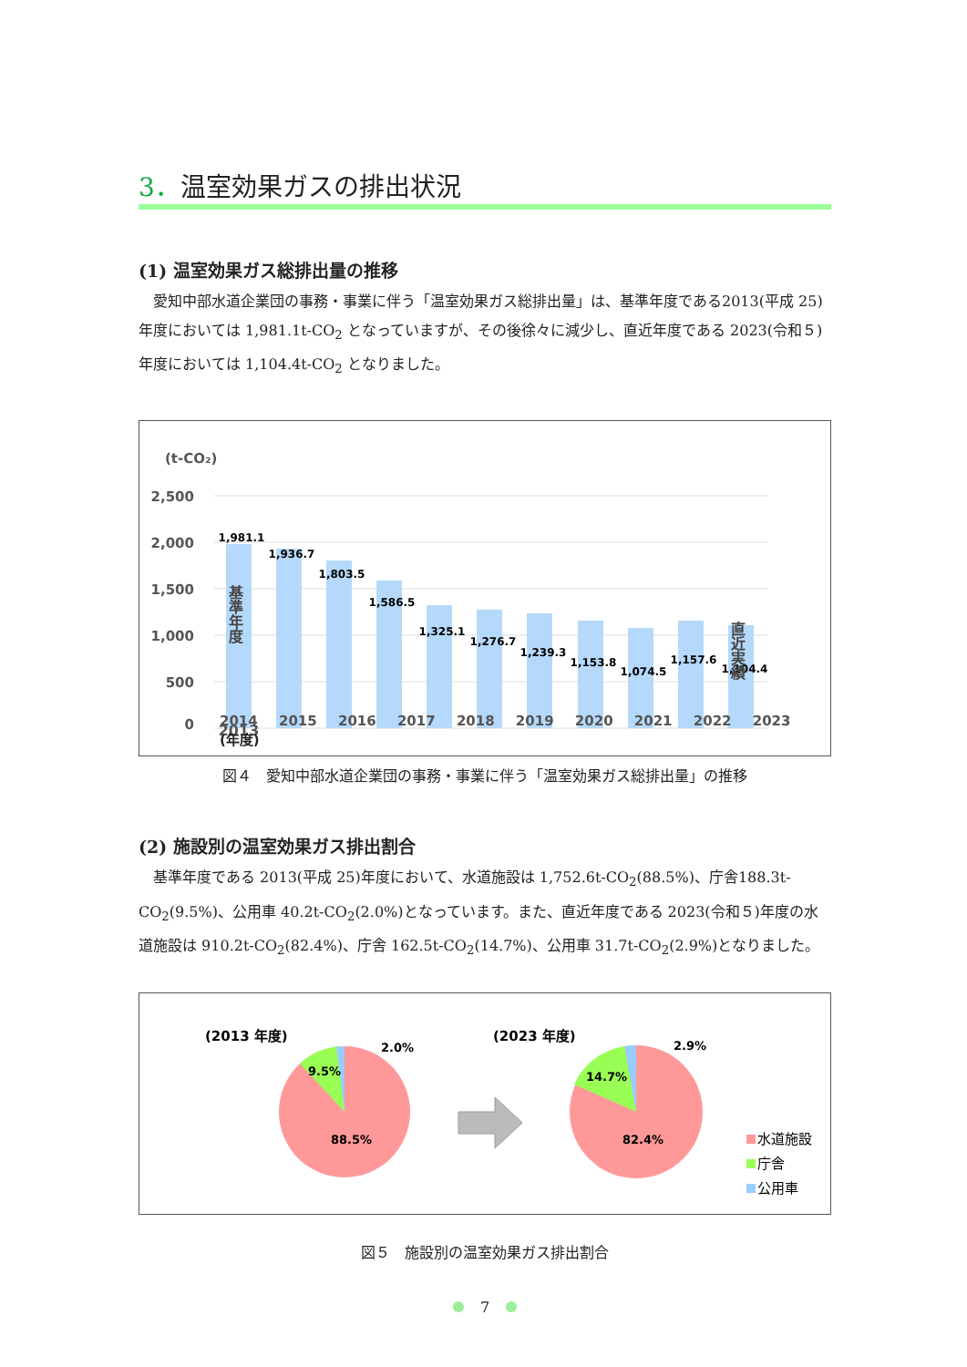3．温室効果ガスの排出状況
(1) 温室効果ガス総排出量の推移
愛知中部水道企業団の事務・事業に伴う「温室効果ガス総排出量」は、基準年度である2013(平成 25)年度においては 1,981.1t-CO<sub>2</sub> となっていますが、その後徐々に減少し、直近年度である 2023(令和５)年度においては 1,104.4t-CO<sub>2</sub> となりました。
(t-CO₂)
2,500
2,000
1,500
1,000
500
0
1,981.1
1,936.7
1,803.5
1,586.5
1,325.1
1,276.7
1,239.3
1,153.8
1,074.5
1,157.6
1,104.4
基準年度
直近実績
2013
2014 2015 2016 2017 2018 2019 2020 2021 2022 2023 (年度)
図４　愛知中部水道企業団の事務・事業に伴う「温室効果ガス総排出量」の推移
(2) 施設別の温室効果ガス排出割合
基準年度である 2013(平成 25)年度において、水道施設は 1,752.6t-CO<sub>2</sub>(88.5%)、庁舎188.3t-CO<sub>2</sub>(9.5%)、公用車 40.2t-CO<sub>2</sub>(2.0%)となっています。また、直近年度である 2023(令和５)年度の水道施設は 910.2t-CO<sub>2</sub>(82.4%)、庁舎 162.5t-CO<sub>2</sub>(14.7%)、公用車 31.7t-CO<sub>2</sub>(2.9%)となりました。
(2013 年度)
2.0%
9.5%
88.5%
(2023 年度)
2.9%
14.7%
82.4%
水道施設
庁舎
公用車
図５　施設別の温室効果ガス排出割合
7